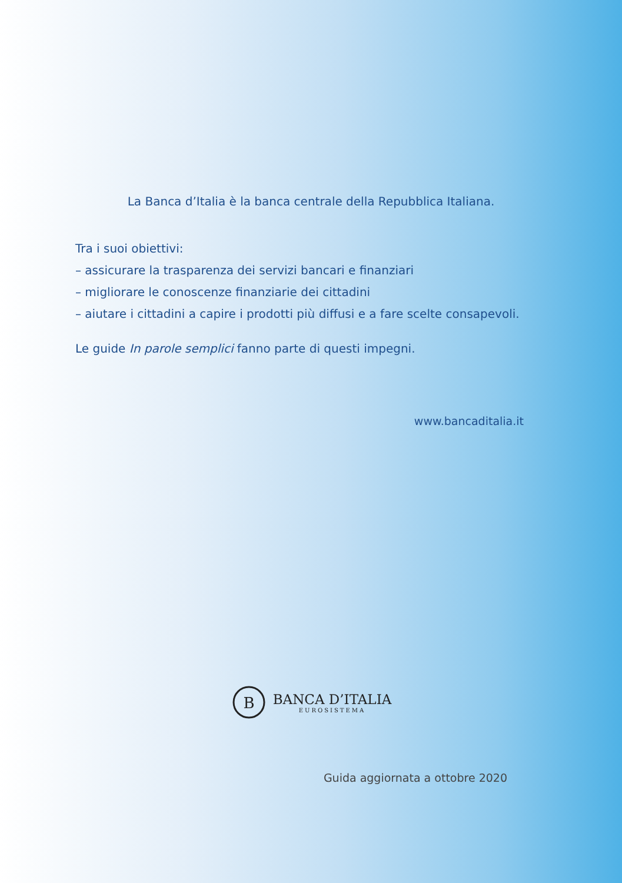La Banca d’Italia è la banca centrale della Repubblica Italiana.
Tra i suoi obiettivi:
– assicurare la trasparenza dei servizi bancari e finanziari
– migliorare le conoscenze finanziarie dei cittadini
– aiutare i cittadini a capire i prodotti più diffusi e a fare scelte consapevoli.
Le guide In parole semplici fanno parte di questi impegni.
www.bancaditalia.it
B
BANCA D’ITALIA
EUROSISTEMA
Guida aggiornata a ottobre 2020